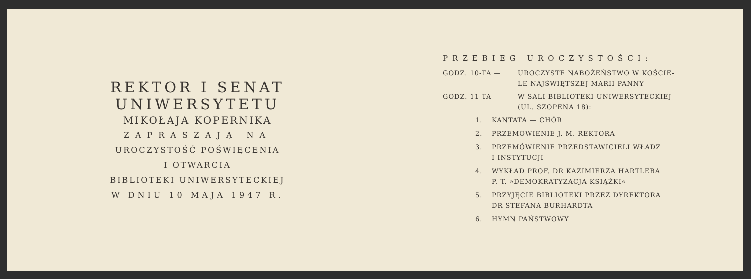REKTOR I SENAT
UNIWERSYTETU
MIKOŁAJA KOPERNIKA
ZAPRASZAJĄ NA
UROCZYSTOŚĆ POŚWIĘCENIA
I OTWARCIA
BIBLIOTEKI UNIWERSYTECKIEJ
W DNIU 10 MAJA 1947 R.
PRZEBIEG UROCZYSTOŚCI:
GODZ. 10-TA — UROCZYSTE NABOŻEŃSTWO W KOŚCIE-
LE NAJŚWIĘTSZEJ MARII PANNY
GODZ. 11-TA — W SALI BIBLIOTEKI UNIWERSYTECKIEJ
(UL. SZOPENA 18):
1. KANTATA — CHÓR
2. PRZEMÓWIENIE J. M. REKTORA
3. PRZEMÓWIENIE PRZEDSTAWICIELI WŁADZ
I INSTYTUCJI
4. WYKŁAD PROF. DR KAZIMIERZA HARTLEBA
P. T. »DEMOKRATYZACJA KSIĄŻKI«
5. PRZYJĘCIE BIBLIOTEKI PRZEZ DYREKTORA
DR STEFANA BURHARDTA
6. HYMN PAŃSTWOWY